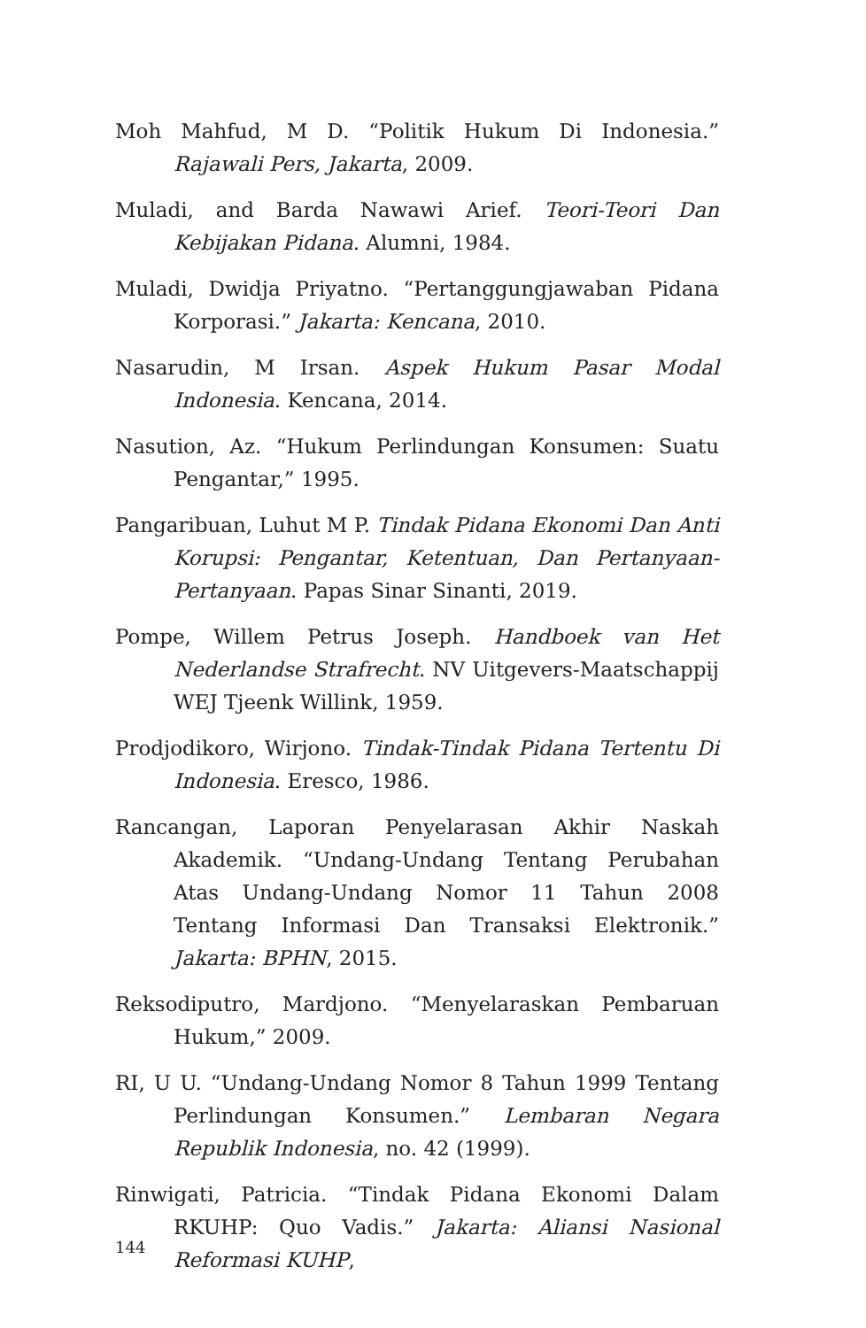Moh Mahfud, M D. “Politik Hukum Di Indonesia.” Rajawali Pers, Jakarta, 2009.
Muladi, and Barda Nawawi Arief. Teori-Teori Dan Kebijakan Pidana. Alumni, 1984.
Muladi, Dwidja Priyatno. “Pertanggungjawaban Pidana Korporasi.” Jakarta: Kencana, 2010.
Nasarudin, M Irsan. Aspek Hukum Pasar Modal Indonesia. Kencana, 2014.
Nasution, Az. “Hukum Perlindungan Konsumen: Suatu Pengantar,” 1995.
Pangaribuan, Luhut M P. Tindak Pidana Ekonomi Dan Anti Korupsi: Pengantar, Ketentuan, Dan Pertanyaan-Pertanyaan. Papas Sinar Sinanti, 2019.
Pompe, Willem Petrus Joseph. Handboek van Het Nederlandse Strafrecht. NV Uitgevers-Maatschappij WEJ Tjeenk Willink, 1959.
Prodjodikoro, Wirjono. Tindak-Tindak Pidana Tertentu Di Indonesia. Eresco, 1986.
Rancangan, Laporan Penyelarasan Akhir Naskah Akademik. “Undang-Undang Tentang Perubahan Atas Undang-Undang Nomor 11 Tahun 2008 Tentang Informasi Dan Transaksi Elektronik.” Jakarta: BPHN, 2015.
Reksodiputro, Mardjono. “Menyelaraskan Pembaruan Hukum,” 2009.
RI, U U. “Undang-Undang Nomor 8 Tahun 1999 Tentang Perlindungan Konsumen.” Lembaran Negara Republik Indonesia, no. 42 (1999).
Rinwigati, Patricia. “Tindak Pidana Ekonomi Dalam RKUHP: Quo Vadis.” Jakarta: Aliansi Nasional Reformasi KUHP,
144